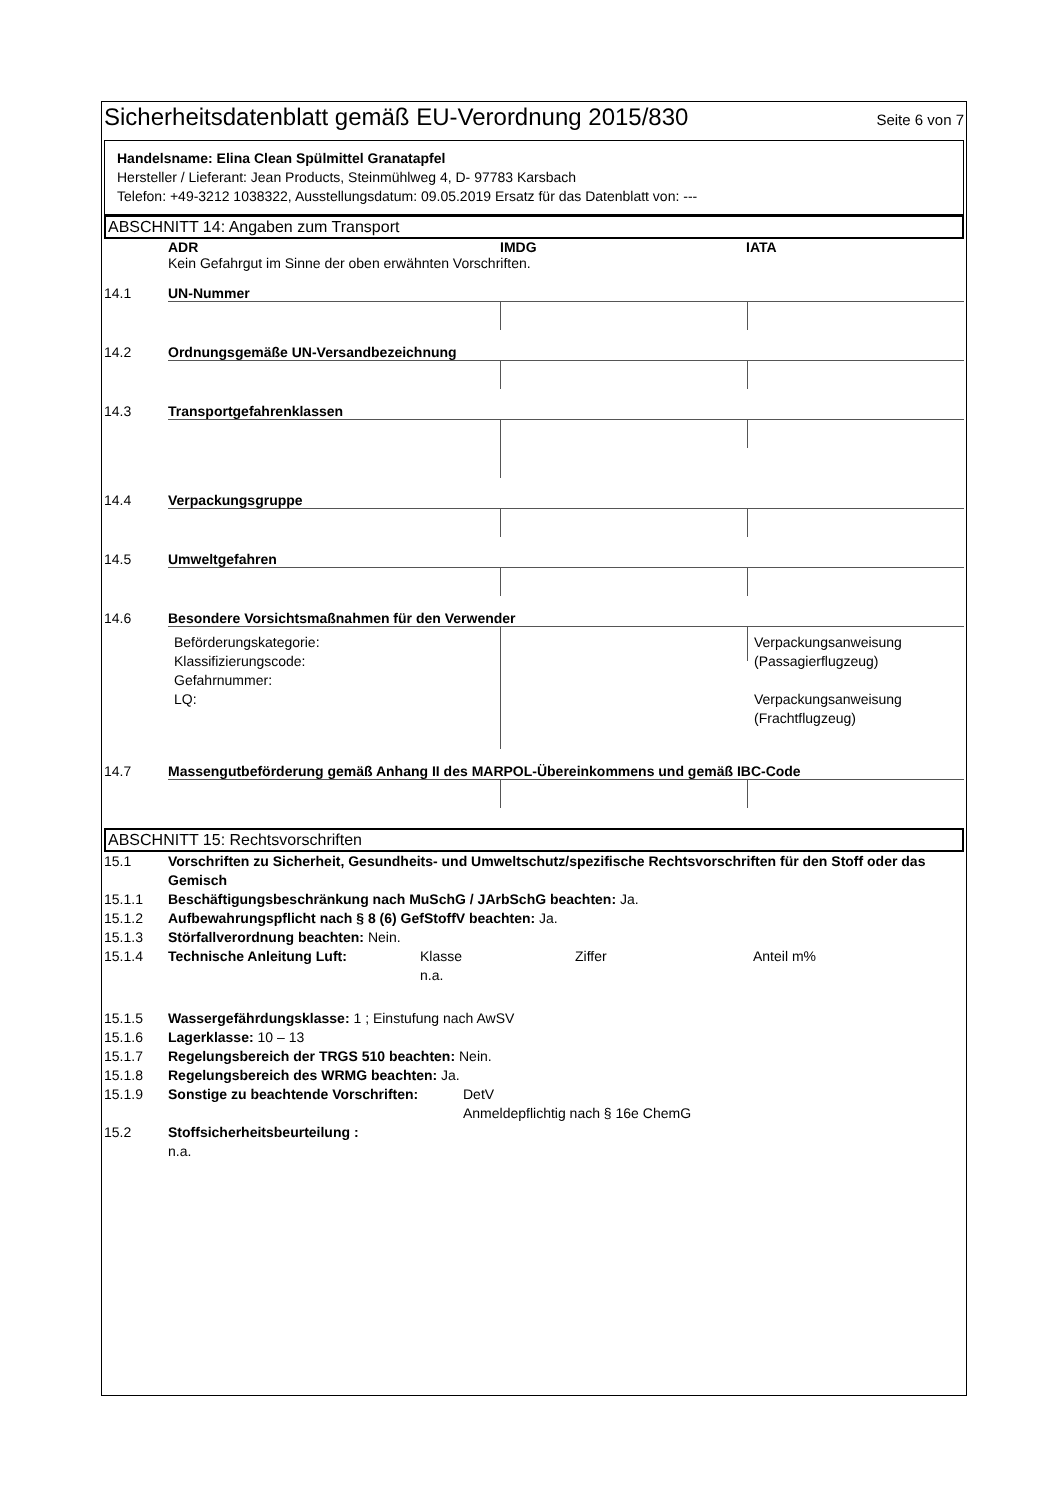Sicherheitsdatenblatt gemäß EU-Verordnung 2015/830
Seite 6 von 7
Handelsname: Elina Clean Spülmittel Granatapfel
Hersteller / Lieferant: Jean Products, Steinmühlweg 4, D- 97783 Karsbach
Telefon: +49-3212 1038322, Ausstellungsdatum: 09.05.2019 Ersatz für das Datenblatt von: ---
ABSCHNITT 14: Angaben zum Transport
ADR IMDG IATA
Kein Gefahrgut im Sinne der oben erwähnten Vorschriften.
14.1 UN-Nummer
14.2 Ordnungsgemäße UN-Versandbezeichnung
14.3 Transportgefahrenklassen
14.4 Verpackungsgruppe
14.5 Umweltgefahren
14.6 Besondere Vorsichtsmaßnahmen für den Verwender
Beförderungskategorie:
Klassifizierungscode:
Gefahrnummer:
LQ:
Verpackungsanweisung
(Passagierflugzeug)
Verpackungsanweisung
(Frachtflugzeug)
14.7 Massengutbeförderung gemäß Anhang II des MARPOL-Übereinkommens und gemäß IBC-Code
ABSCHNITT 15: Rechtsvorschriften
15.1 Vorschriften zu Sicherheit, Gesundheits- und Umweltschutz/spezifische Rechtsvorschriften für den Stoff oder das Gemisch
15.1.1 Beschäftigungsbeschränkung nach MuSchG / JArbSchG beachten: Ja.
15.1.2 Aufbewahrungspflicht nach § 8 (6) GefStoffV beachten: Ja.
15.1.3 Störfallverordnung beachten: Nein.
15.1.4 Technische Anleitung Luft: Klasse
n.a.
Ziffer Anteil m%
15.1.5 Wassergefährdungsklasse: 1 ; Einstufung nach AwSV
15.1.6 Lagerklasse: 10 – 13
15.1.7 Regelungsbereich der TRGS 510 beachten: Nein.
15.1.8 Regelungsbereich des WRMG beachten: Ja.
15.1.9 Sonstige zu beachtende Vorschriften:
DetV
Anmeldepflichtig nach § 16e ChemG
15.2 Stoffsicherheitsbeurteilung :
n.a.